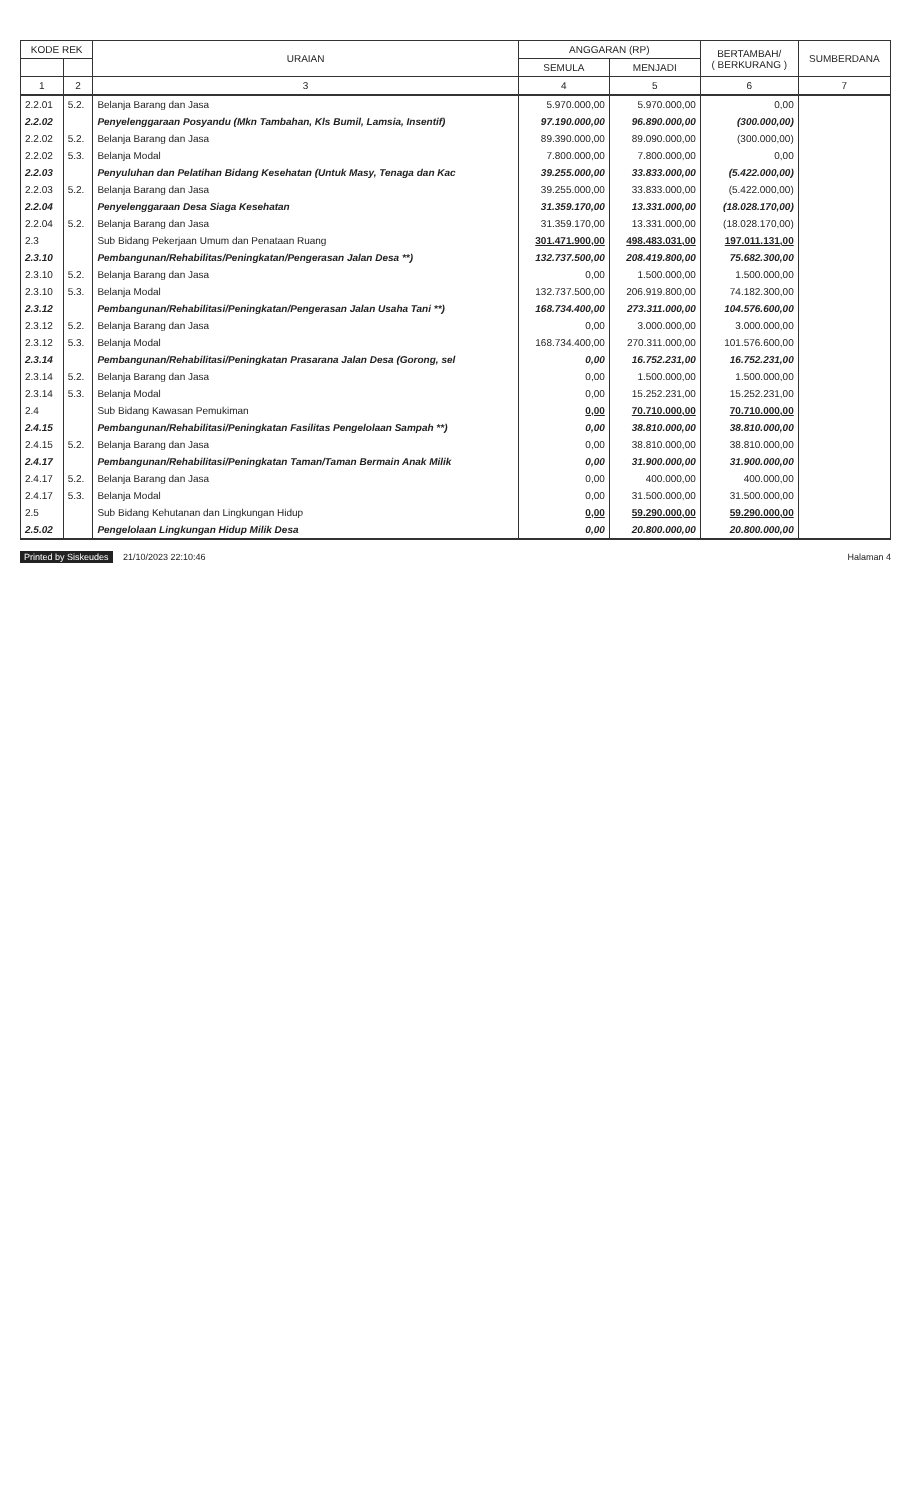| KODE REK | | URAIAN | ANGGARAN (RP) | | BERTAMBAH/ ( BERKURANG ) | SUMBERDANA |
| --- | --- | --- | --- | --- | --- | --- |
| | | | SEMULA | MENJADI | | |
| 1 | 2 | 3 | 4 | 5 | 6 | 7 |
| 2.2.01 | 5.2. | Belanja Barang dan Jasa | 5.970.000,00 | 5.970.000,00 | 0,00 | |
| 2.2.02 | | Penyelenggaraan Posyandu (Mkn Tambahan, Kls Bumil, Lamsia, Insentif) | 97.190.000,00 | 96.890.000,00 | (300.000,00) | |
| 2.2.02 | 5.2. | Belanja Barang dan Jasa | 89.390.000,00 | 89.090.000,00 | (300.000,00) | |
| 2.2.02 | 5.3. | Belanja Modal | 7.800.000,00 | 7.800.000,00 | 0,00 | |
| 2.2.03 | | Penyuluhan dan Pelatihan Bidang Kesehatan (Untuk Masy, Tenaga dan Kac | 39.255.000,00 | 33.833.000,00 | (5.422.000,00) | |
| 2.2.03 | 5.2. | Belanja Barang dan Jasa | 39.255.000,00 | 33.833.000,00 | (5.422.000,00) | |
| 2.2.04 | | Penyelenggaraan Desa Siaga Kesehatan | 31.359.170,00 | 13.331.000,00 | (18.028.170,00) | |
| 2.2.04 | 5.2. | Belanja Barang dan Jasa | 31.359.170,00 | 13.331.000,00 | (18.028.170,00) | |
| 2.3 | | Sub Bidang Pekerjaan Umum dan Penataan Ruang | 301.471.900,00 | 498.483.031,00 | 197.011.131,00 | |
| 2.3.10 | | Pembangunan/Rehabilitas/Peningkatan/Pengerasan Jalan Desa **) | 132.737.500,00 | 208.419.800,00 | 75.682.300,00 | |
| 2.3.10 | 5.2. | Belanja Barang dan Jasa | 0,00 | 1.500.000,00 | 1.500.000,00 | |
| 2.3.10 | 5.3. | Belanja Modal | 132.737.500,00 | 206.919.800,00 | 74.182.300,00 | |
| 2.3.12 | | Pembangunan/Rehabilitasi/Peningkatan/Pengerasan Jalan Usaha Tani **) | 168.734.400,00 | 273.311.000,00 | 104.576.600,00 | |
| 2.3.12 | 5.2. | Belanja Barang dan Jasa | 0,00 | 3.000.000,00 | 3.000.000,00 | |
| 2.3.12 | 5.3. | Belanja Modal | 168.734.400,00 | 270.311.000,00 | 101.576.600,00 | |
| 2.3.14 | | Pembangunan/Rehabilitasi/Peningkatan Prasarana Jalan Desa (Gorong, sel | 0,00 | 16.752.231,00 | 16.752.231,00 | |
| 2.3.14 | 5.2. | Belanja Barang dan Jasa | 0,00 | 1.500.000,00 | 1.500.000,00 | |
| 2.3.14 | 5.3. | Belanja Modal | 0,00 | 15.252.231,00 | 15.252.231,00 | |
| 2.4 | | Sub Bidang Kawasan Pemukiman | 0,00 | 70.710.000,00 | 70.710.000,00 | |
| 2.4.15 | | Pembangunan/Rehabilitasi/Peningkatan Fasilitas Pengelolaan Sampah **) | 0,00 | 38.810.000,00 | 38.810.000,00 | |
| 2.4.15 | 5.2. | Belanja Barang dan Jasa | 0,00 | 38.810.000,00 | 38.810.000,00 | |
| 2.4.17 | | Pembangunan/Rehabilitasi/Peningkatan Taman/Taman Bermain Anak Milik | 0,00 | 31.900.000,00 | 31.900.000,00 | |
| 2.4.17 | 5.2. | Belanja Barang dan Jasa | 0,00 | 400.000,00 | 400.000,00 | |
| 2.4.17 | 5.3. | Belanja Modal | 0,00 | 31.500.000,00 | 31.500.000,00 | |
| 2.5 | | Sub Bidang Kehutanan dan Lingkungan Hidup | 0,00 | 59.290.000,00 | 59.290.000,00 | |
| 2.5.02 | | Pengelolaan Lingkungan Hidup Milik Desa | 0,00 | 20.800.000,00 | 20.800.000,00 | |
Printed by Siskeudes 21/10/2023 22:10:46
Halaman 4